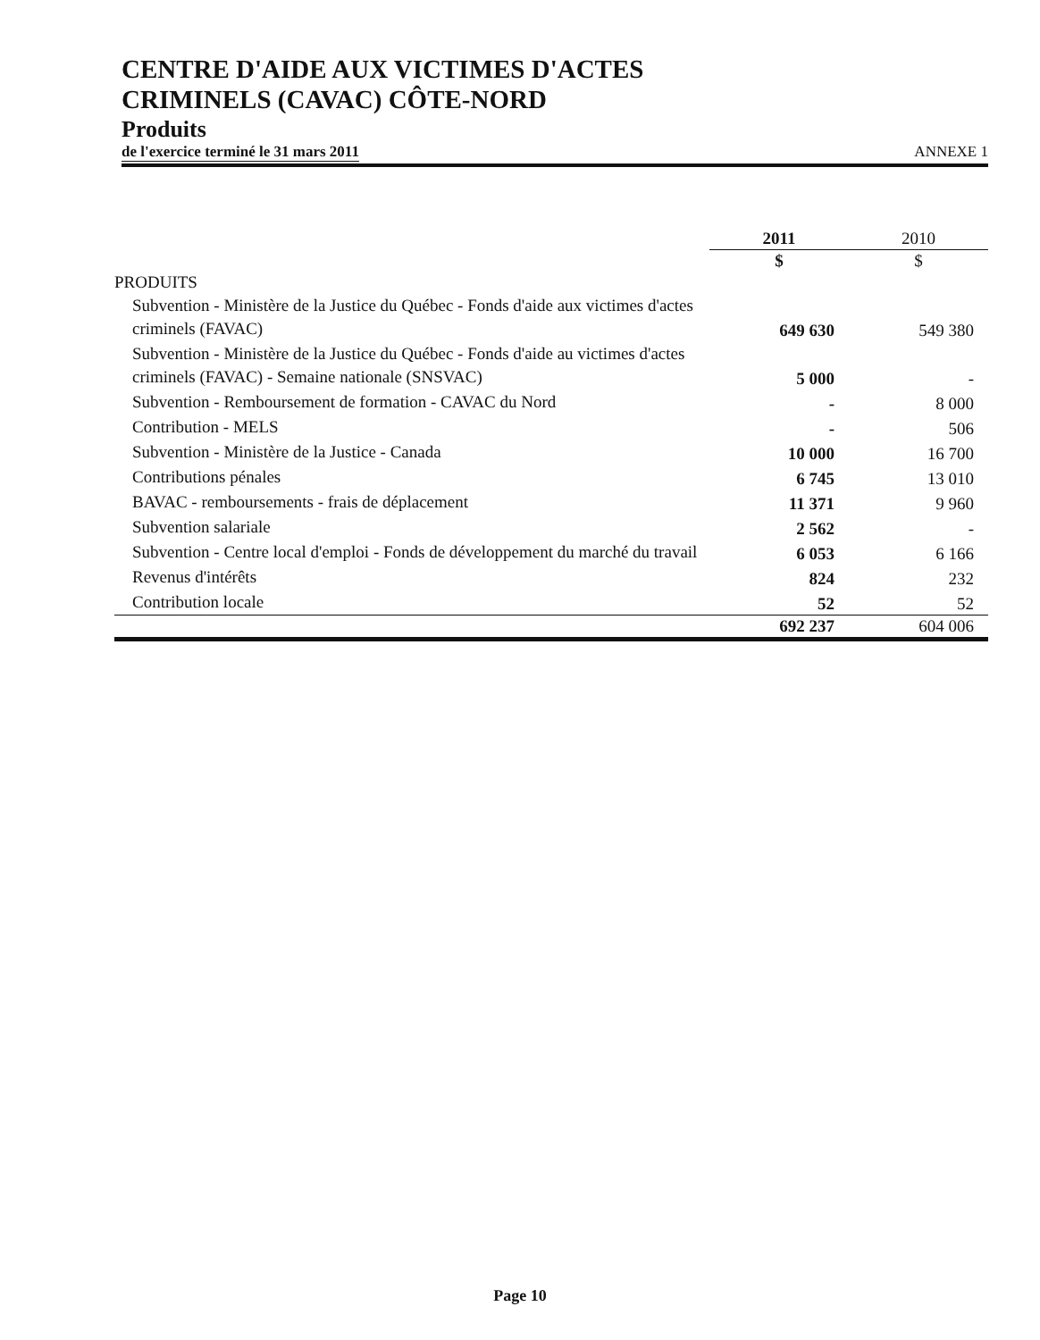CENTRE D'AIDE AUX VICTIMES D'ACTES
CRIMINELS (CAVAC) CÔTE-NORD
Produits
de l'exercice terminé le 31 mars 2011 ANNEXE 1
| | 2011 | 2010 |
| | $ | $ |
| PRODUITS | | |
| Subvention - Ministère de la Justice du Québec - Fonds d'aide aux victimes d'actes criminels (FAVAC) | 649 630 | 549 380 |
| Subvention - Ministère de la Justice du Québec - Fonds d'aide au victimes d'actes criminels (FAVAC) - Semaine nationale (SNSVAC) | 5 000 | - |
| Subvention - Remboursement de formation - CAVAC du Nord | - | 8 000 |
| Contribution - MELS | - | 506 |
| Subvention - Ministère de la Justice - Canada | 10 000 | 16 700 |
| Contributions pénales | 6 745 | 13 010 |
| BAVAC - remboursements - frais de déplacement | 11 371 | 9 960 |
| Subvention salariale | 2 562 | - |
| Subvention - Centre local d'emploi - Fonds de développement du marché du travail | 6 053 | 6 166 |
| Revenus d'intérêts | 824 | 232 |
| Contribution locale | 52 | 52 |
| | 692 237 | 604 006 |
Page 10